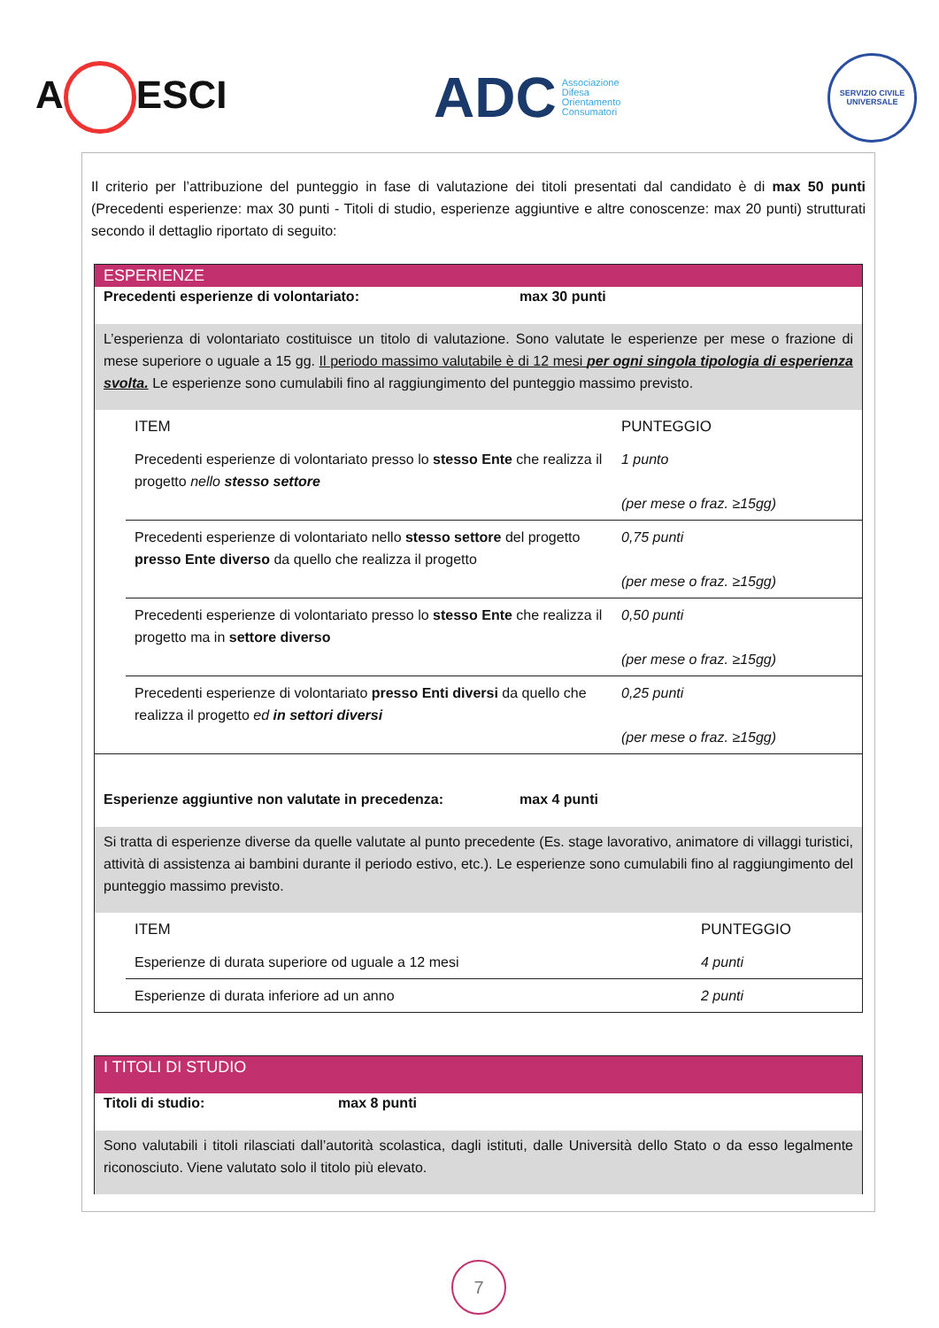A ESCI
ADC Associazione
Difesa
Orientamento
Consumatori
SERVIZIO CIVILE UNIVERSALE
Il criterio per l’attribuzione del punteggio in fase di valutazione dei titoli presentati dal candidato è di max 50 punti (Precedenti esperienze: max 30 punti - Titoli di studio, esperienze aggiuntive e altre conoscenze: max 20 punti) strutturati secondo il dettaglio riportato di seguito:
ESPERIENZE
Precedenti esperienze di volontariato: max 30 punti
L’esperienza di volontariato costituisce un titolo di valutazione. Sono valutate le esperienze per mese o frazione di mese superiore o uguale a 15 gg. Il periodo massimo valutabile è di 12 mesi per ogni singola tipologia di esperienza svolta. Le esperienze sono cumulabili fino al raggiungimento del punteggio massimo previsto.
| ITEM | PUNTEGGIO |
| --- | --- |
| Precedenti esperienze di volontariato presso lo stesso Ente che realizza il progetto nello stesso settore | 1 punto (per mese o fraz. ≥15gg) |
| Precedenti esperienze di volontariato nello stesso settore del progetto presso Ente diverso da quello che realizza il progetto | 0,75 punti (per mese o fraz. ≥15gg) |
| Precedenti esperienze di volontariato presso lo stesso Ente che realizza il progetto ma in settore diverso | 0,50 punti (per mese o fraz. ≥15gg) |
| Precedenti esperienze di volontariato presso Enti diversi da quello che realizza il progetto ed in settori diversi | 0,25 punti (per mese o fraz. ≥15gg) |
Esperienze aggiuntive non valutate in precedenza: max 4 punti
Si tratta di esperienze diverse da quelle valutate al punto precedente (Es. stage lavorativo, animatore di villaggi turistici, attività di assistenza ai bambini durante il periodo estivo, etc.). Le esperienze sono cumulabili fino al raggiungimento del punteggio massimo previsto.
| ITEM | PUNTEGGIO |
| --- | --- |
| Esperienze di durata superiore od uguale a 12 mesi | 4 punti |
| Esperienze di durata inferiore ad un anno | 2 punti |
I TITOLI DI STUDIO
Titoli di studio: max 8 punti
Sono valutabili i titoli rilasciati dall’autorità scolastica, dagli istituti, dalle Università dello Stato o da esso legalmente riconosciuto. Viene valutato solo il titolo più elevato.
7